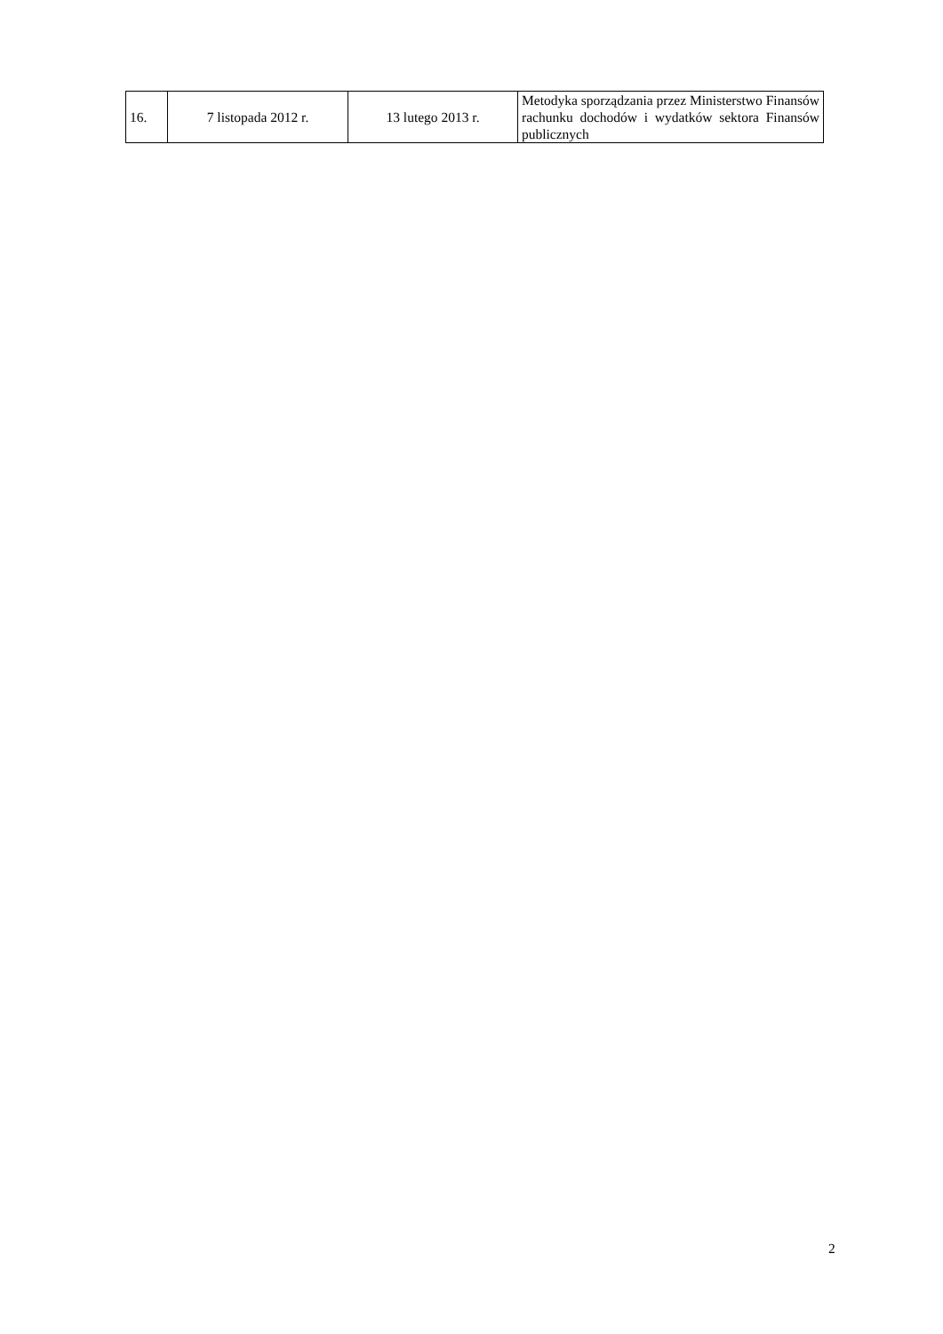| 16. | 7 listopada 2012 r. | 13 lutego 2013 r. | Metodyka sporządzania przez Ministerstwo Finansów rachunku dochodów i wydatków sektora Finansów publicznych |
2